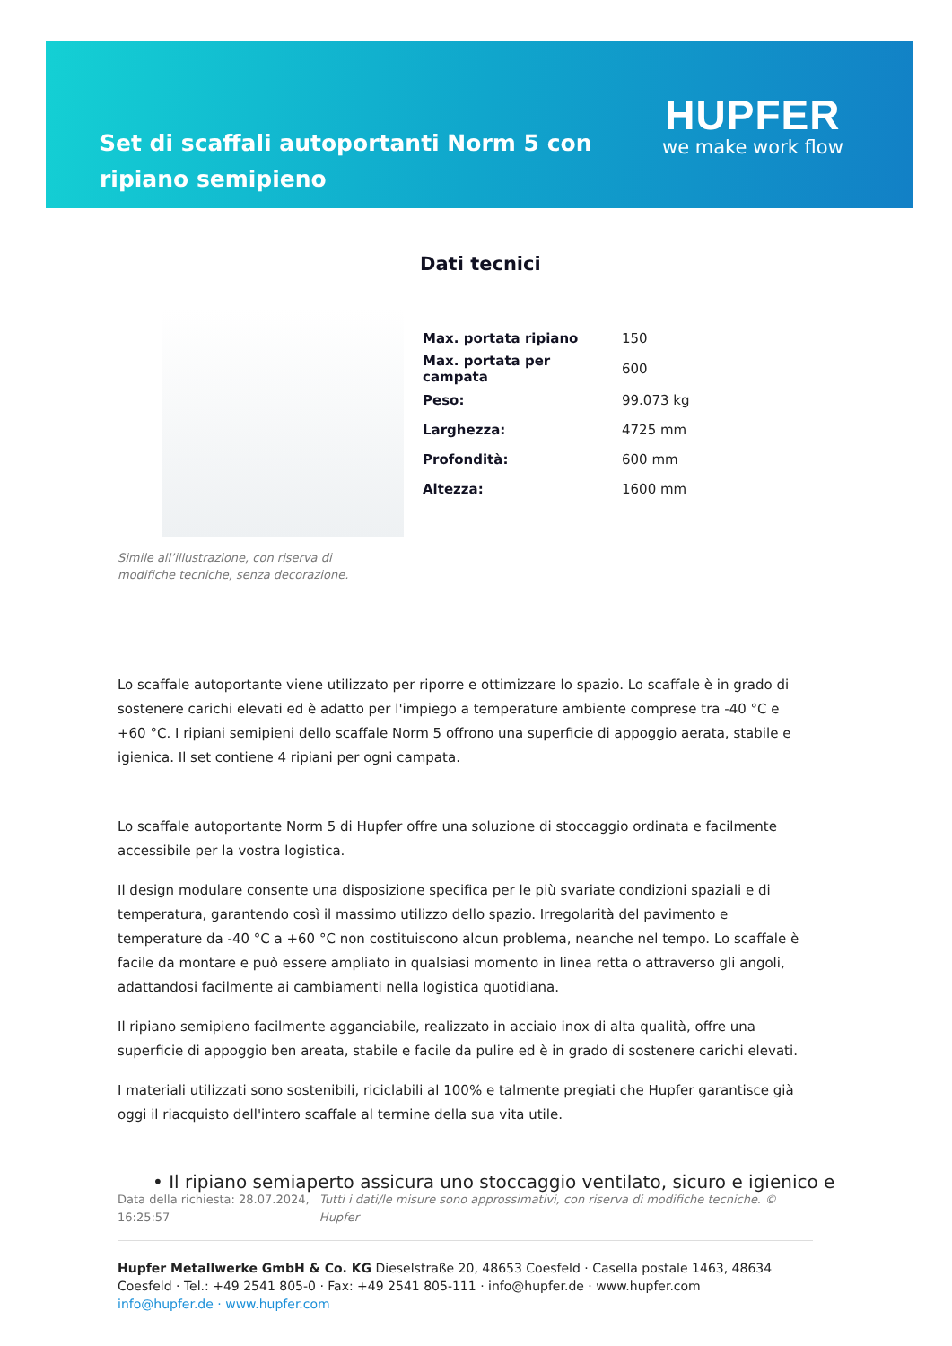Set di scaffali autoportanti Norm 5 con ripiano semipieno
HUPFER
we make work flow
Dati tecnici
Simile all’illustrazione, con riserva di modifiche tecniche, senza decorazione.
| Max. portata ripiano | 150 |
| Max. portata per campata | 600 |
| Peso: | 99.073 kg |
| Larghezza: | 4725 mm |
| Profondità: | 600 mm |
| Altezza: | 1600 mm |
Lo scaffale autoportante viene utilizzato per riporre e ottimizzare lo spazio. Lo scaffale è in grado di sostenere carichi elevati ed è adatto per l'impiego a temperature ambiente comprese tra -40 °C e +60 °C. I ripiani semipieni dello scaffale Norm 5 offrono una superficie di appoggio aerata, stabile e igienica. Il set contiene 4 ripiani per ogni campata.
Lo scaffale autoportante Norm 5 di Hupfer offre una soluzione di stoccaggio ordinata e facilmente accessibile per la vostra logistica.
Il design modulare consente una disposizione specifica per le più svariate condizioni spaziali e di temperatura, garantendo così il massimo utilizzo dello spazio. Irregolarità del pavimento e temperature da -40 °C a +60 °C non costituiscono alcun problema, neanche nel tempo. Lo scaffale è facile da montare e può essere ampliato in qualsiasi momento in linea retta o attraverso gli angoli, adattandosi facilmente ai cambiamenti nella logistica quotidiana.
Il ripiano semipieno facilmente agganciabile, realizzato in acciaio inox di alta qualità, offre una superficie di appoggio ben areata, stabile e facile da pulire ed è in grado di sostenere carichi elevati.
I materiali utilizzati sono sostenibili, riciclabili al 100% e talmente pregiati che Hupfer garantisce già oggi il riacquisto dell'intero scaffale al termine della sua vita utile.
• Il ripiano semiaperto assicura uno stoccaggio ventilato, sicuro e igienico e
Data della richiesta: 28.07.2024, 16:25:57
Tutti i dati/le misure sono approssimativi, con riserva di modifiche tecniche. © Hupfer
Hupfer Metallwerke GmbH & Co. KG Dieselstraße 20, 48653 Coesfeld · Casella postale 1463, 48634 Coesfeld · Tel.: +49 2541 805-0 · Fax: +49 2541 805-111 · info@hupfer.de · www.hupfer.com
info@hupfer.de · www.hupfer.com